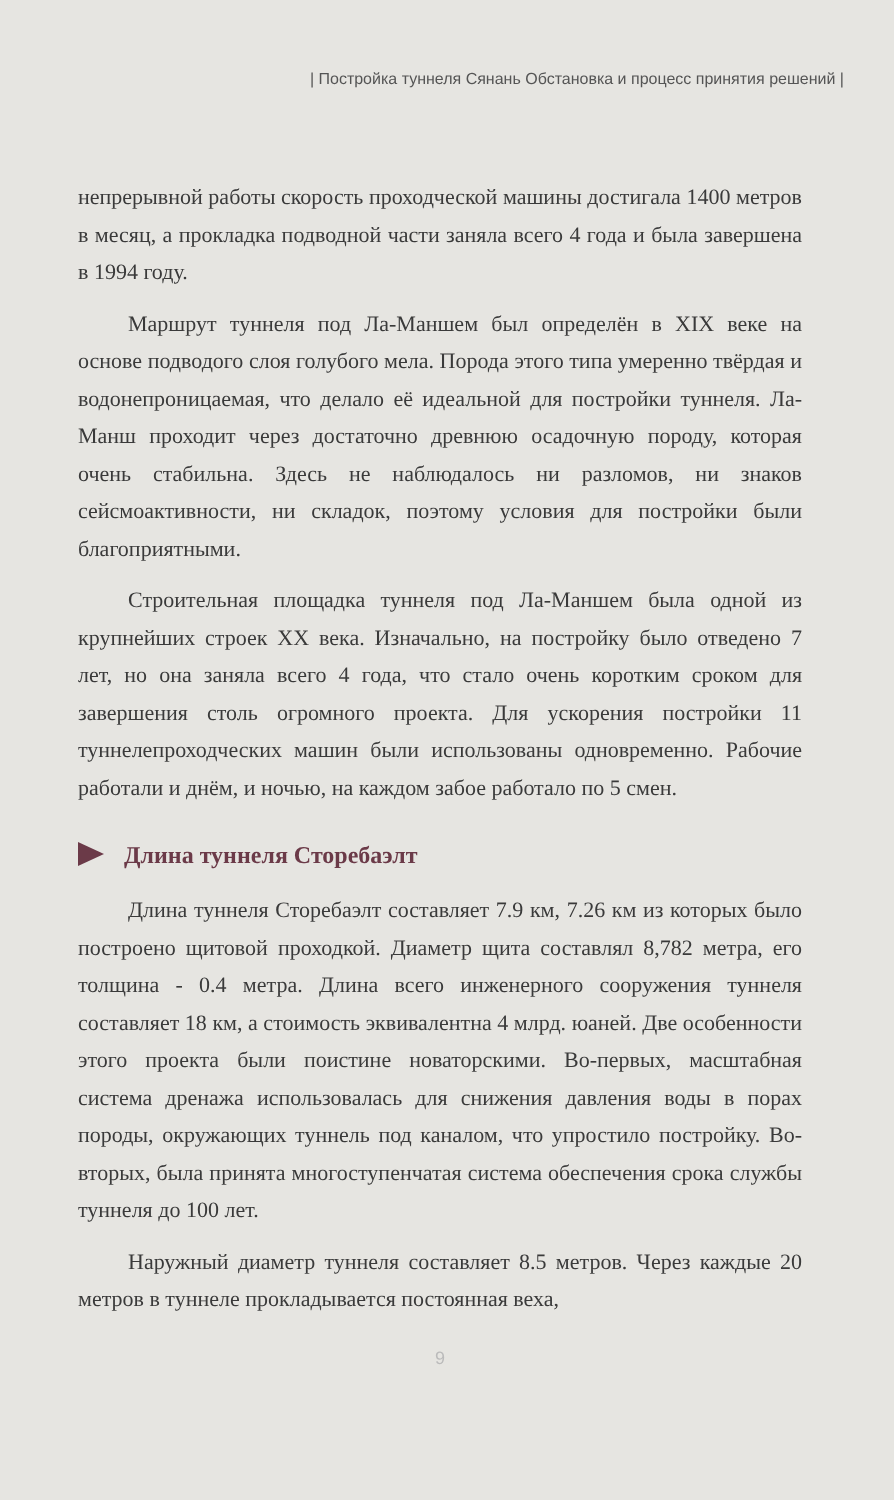| Постройка туннеля Сянань Обстановка и процесс принятия решений |
непрерывной работы скорость проходческой машины достигала 1400 метров в месяц, а прокладка подводной части заняла всего 4 года и была завершена в 1994 году.
Маршрут туннеля под Ла-Маншем был определён в XIX веке на основе подводого слоя голубого мела. Порода этого типа умеренно твёрдая и водонепроницаемая, что делало её идеальной для постройки туннеля. Ла-Манш проходит через достаточно древнюю осадочную породу, которая очень стабильна. Здесь не наблюдалось ни разломов, ни знаков сейсмоактивности, ни складок, поэтому условия для постройки были благоприятными.
Строительная площадка туннеля под Ла-Маншем была одной из крупнейших строек XX века. Изначально, на постройку было отведено 7 лет, но она заняла всего 4 года, что стало очень коротким сроком для завершения столь огромного проекта. Для ускорения постройки 11 туннелепроходческих машин были использованы одновременно. Рабочие работали и днём, и ночью, на каждом забое работало по 5 смен.
Длина туннеля Сторебаэлт
Длина туннеля Сторебаэлт составляет 7.9 км, 7.26 км из которых было построено щитовой проходкой. Диаметр щита составлял 8,782 метра, его толщина - 0.4 метра. Длина всего инженерного сооружения туннеля составляет 18 км, а стоимость эквивалентна 4 млрд. юаней. Две особенности этого проекта были поистине новаторскими. Во-первых, масштабная система дренажа использовалась для снижения давления воды в порах породы, окружающих туннель под каналом, что упростило постройку. Во-вторых, была принята многоступенчатая система обеспечения срока службы туннеля до 100 лет.
Наружный диаметр туннеля составляет 8.5 метров. Через каждые 20 метров в туннеле прокладывается постоянная веха,
9